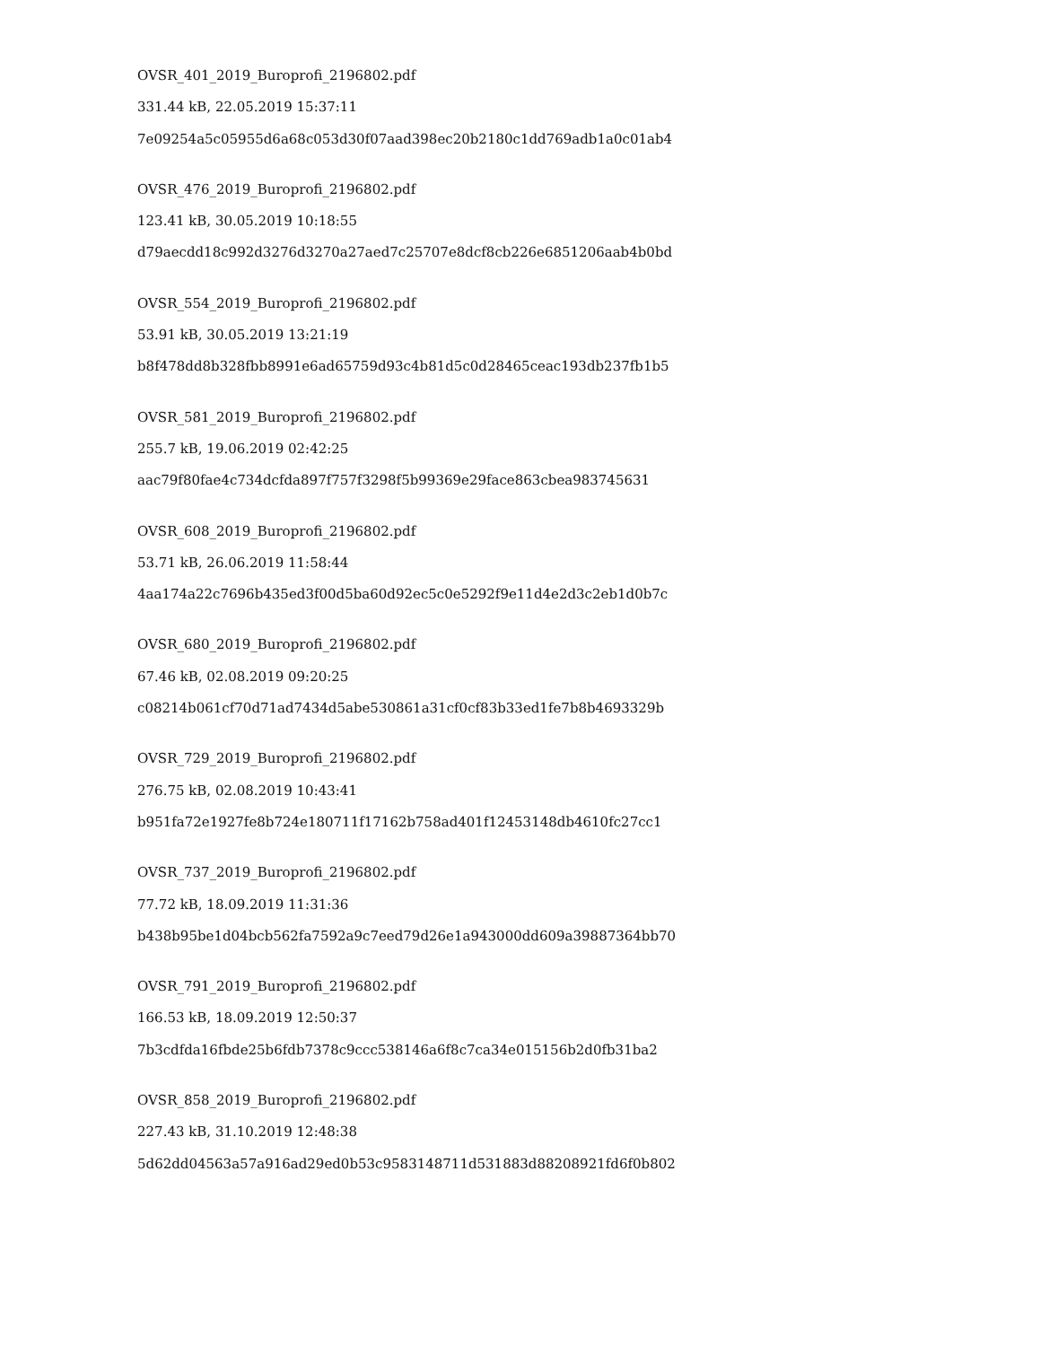OVSR_401_2019_Buroprofi_2196802.pdf
331.44 kB, 22.05.2019 15:37:11
7e09254a5c05955d6a68c053d30f07aad398ec20b2180c1dd769adb1a0c01ab4
OVSR_476_2019_Buroprofi_2196802.pdf
123.41 kB, 30.05.2019 10:18:55
d79aecdd18c992d3276d3270a27aed7c25707e8dcf8cb226e6851206aab4b0bd
OVSR_554_2019_Buroprofi_2196802.pdf
53.91 kB, 30.05.2019 13:21:19
b8f478dd8b328fbb8991e6ad65759d93c4b81d5c0d28465ceac193db237fb1b5
OVSR_581_2019_Buroprofi_2196802.pdf
255.7 kB, 19.06.2019 02:42:25
aac79f80fae4c734dcfda897f757f3298f5b99369e29face863cbea983745631
OVSR_608_2019_Buroprofi_2196802.pdf
53.71 kB, 26.06.2019 11:58:44
4aa174a22c7696b435ed3f00d5ba60d92ec5c0e5292f9e11d4e2d3c2eb1d0b7c
OVSR_680_2019_Buroprofi_2196802.pdf
67.46 kB, 02.08.2019 09:20:25
c08214b061cf70d71ad7434d5abe530861a31cf0cf83b33ed1fe7b8b4693329b
OVSR_729_2019_Buroprofi_2196802.pdf
276.75 kB, 02.08.2019 10:43:41
b951fa72e1927fe8b724e180711f17162b758ad401f12453148db4610fc27cc1
OVSR_737_2019_Buroprofi_2196802.pdf
77.72 kB, 18.09.2019 11:31:36
b438b95be1d04bcb562fa7592a9c7eed79d26e1a943000dd609a39887364bb70
OVSR_791_2019_Buroprofi_2196802.pdf
166.53 kB, 18.09.2019 12:50:37
7b3cdfda16fbde25b6fdb7378c9ccc538146a6f8c7ca34e015156b2d0fb31ba2
OVSR_858_2019_Buroprofi_2196802.pdf
227.43 kB, 31.10.2019 12:48:38
5d62dd04563a57a916ad29ed0b53c9583148711d531883d88208921fd6f0b802